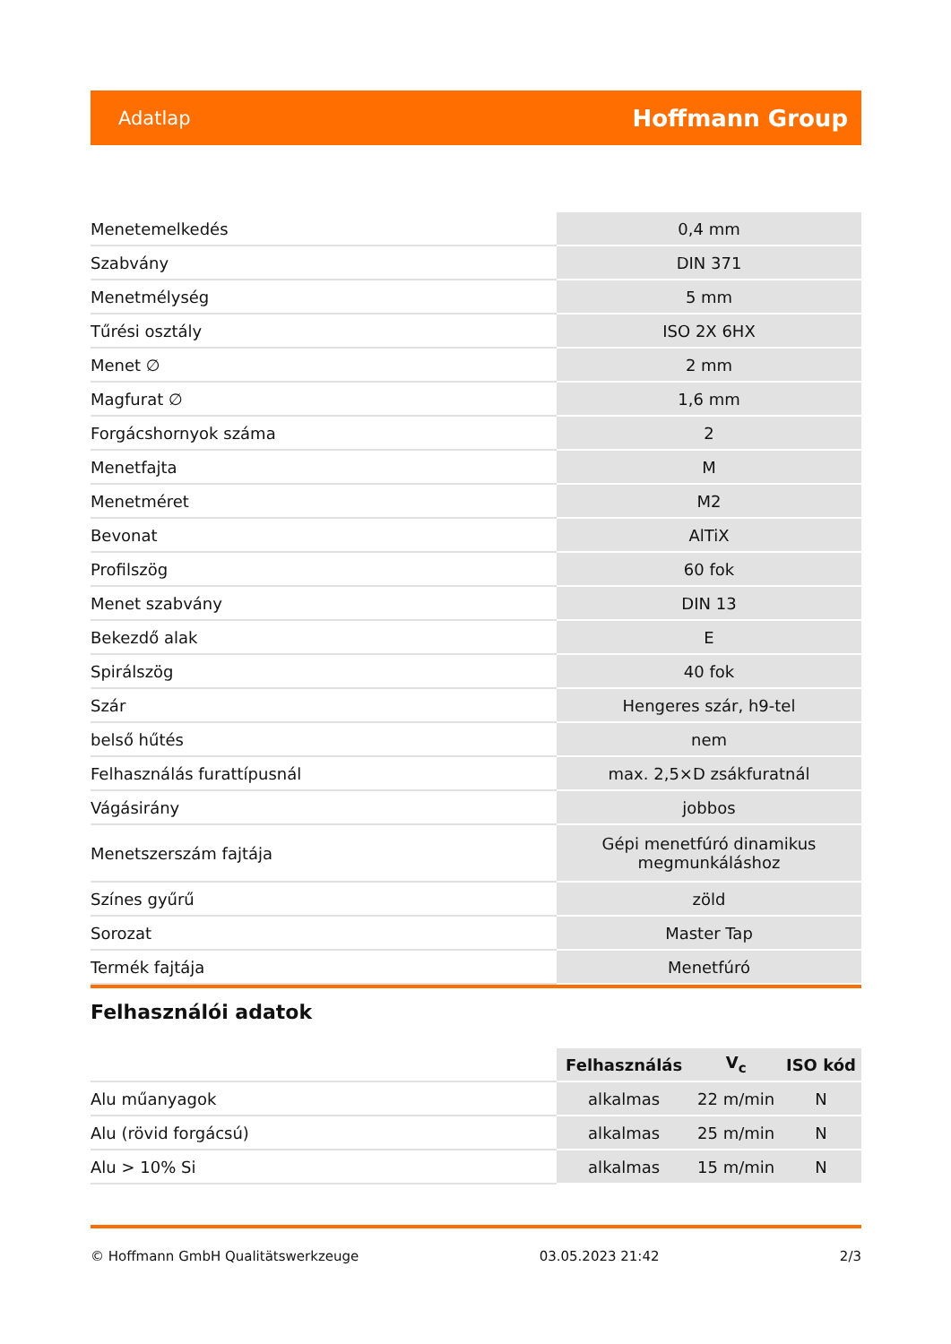Adatlap Hoffmann Group
| Menetemelkedés | 0,4 mm |
| Szabvány | DIN 371 |
| Menetmélység | 5 mm |
| Tűrési osztály | ISO 2X 6HX |
| Menet ∅ | 2 mm |
| Magfurat ∅ | 1,6 mm |
| Forgácshornyok száma | 2 |
| Menetfajta | M |
| Menetméret | M2 |
| Bevonat | AlTiX |
| Profilszög | 60 fok |
| Menet szabvány | DIN 13 |
| Bekezdő alak | E |
| Spirálszög | 40 fok |
| Szár | Hengeres szár, h9-tel |
| belső hűtés | nem |
| Felhasználás furattípusnál | max. 2,5×D zsákfuratnál |
| Vágásirány | jobbos |
| Menetszerszám fajtája | Gépi menetfúró dinamikus megmunkáláshoz |
| Színes gyűrű | zöld |
| Sorozat | Master Tap |
| Termék fajtája | Menetfúró |
Felhasználói adatok
| | Felhasználás | V<sub>c</sub> | ISO kód |
| --- | --- | --- | --- |
| Alu műanyagok | alkalmas | 22 m/min | N |
| Alu (rövid forgácsú) | alkalmas | 25 m/min | N |
| Alu > 10% Si | alkalmas | 15 m/min | N |
© Hoffmann GmbH Qualitätswerkzeuge 03.05.2023 21:42 2/3